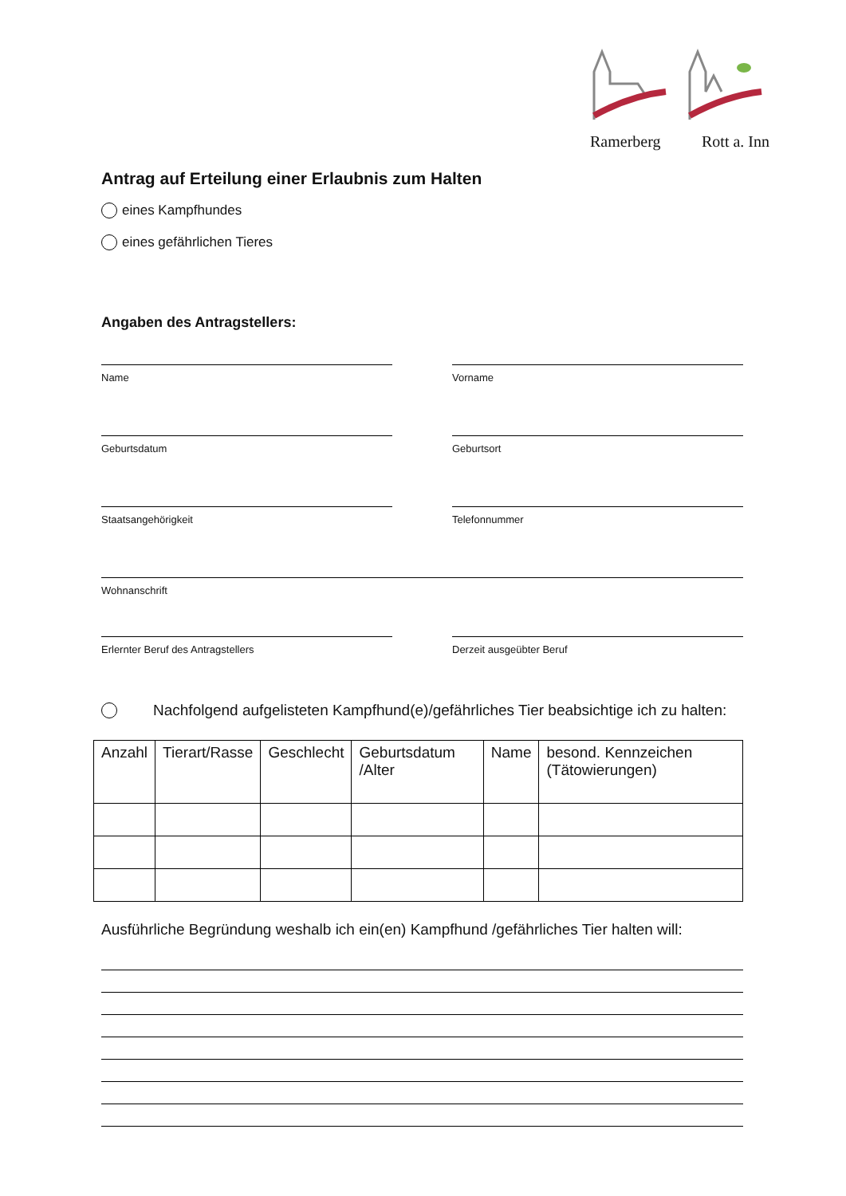Ramerberg Rott a. Inn
Antrag auf Erteilung einer Erlaubnis zum Halten
eines Kampfhundes
eines gefährlichen Tieres
Angaben des Antragstellers:
Name Vorname
Geburtsdatum Geburtsort
Staatsangehörigkeit Telefonnummer
Wohnanschrift
Erlernter Beruf des Antragstellers Derzeit ausgeübter Beruf
Nachfolgend aufgelisteten Kampfhund(e)/gefährliches Tier beabsichtige ich zu halten:
| Anzahl | Tierart/Rasse | Geschlecht | Geburtsdatum /Alter | Name | besond. Kennzeichen (Tätowierungen) |
| --- | --- | --- | --- | --- | --- |
Ausführliche Begründung weshalb ich ein(en) Kampfhund /gefährliches Tier halten will: